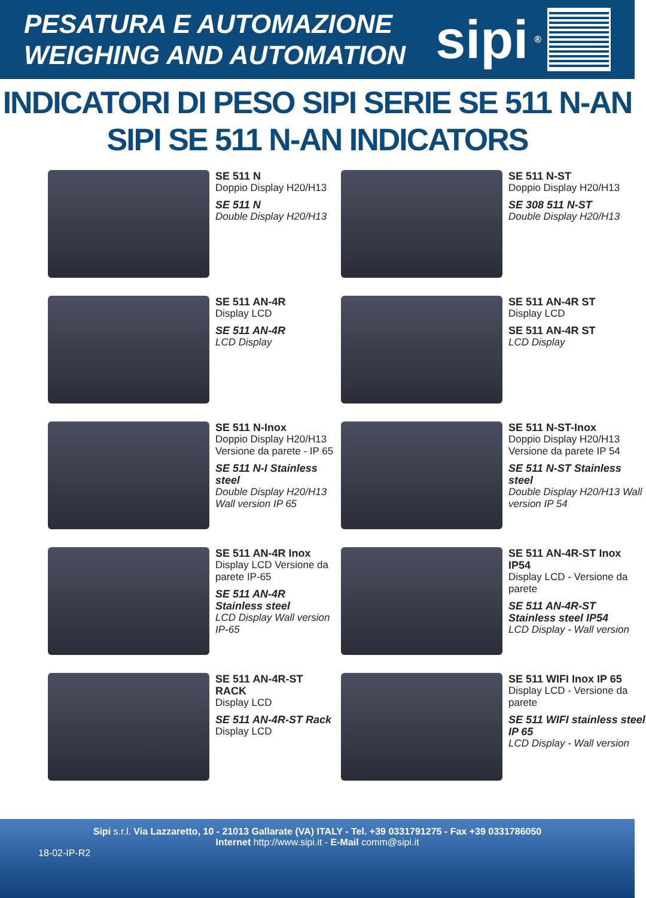PESATURA E AUTOMAZIONE
WEIGHING AND AUTOMATION
sipi<sup>®</sup>
INDICATORI DI PESO SIPI SERIE SE 511 N-AN
SIPI SE 511 N-AN INDICATORS
SE 511 N
Doppio Display H20/H13
SE 511 N
Double Display H20/H13
SE 511 N-ST
Doppio Display H20/H13
SE 308 511 N-ST
Double Display H20/H13
SE 511 AN-4R
Display LCD
SE 511 AN-4R
LCD Display
SE 511 AN-4R ST
Display LCD
SE 511 AN-4R ST
LCD Display
SE 511 N-Inox
Doppio Display H20/H13 Versione da parete - IP 65
SE 511 N-I Stainless steel
Double Display H20/H13 Wall version IP 65
SE 511 N-ST-Inox
Doppio Display H20/H13 Versione da parete IP 54
SE 511 N-ST Stainless steel
Double Display H20/H13 Wall version IP 54
SE 511 AN-4R Inox
Display LCD Versione da parete IP-65
SE 511 AN-4R Stainless steel
LCD Display Wall version IP-65
SE 511 AN-4R-ST Inox IP54
Display LCD - Versione da parete
SE 511 AN-4R-ST Stainless steel IP54
LCD Display - Wall version
SE 511 AN-4R-ST RACK
Display LCD
SE 511 AN-4R-ST Rack
Display LCD
SE 511 WIFI Inox IP 65
Display LCD - Versione da parete
SE 511 WIFI stainless steel IP 65
LCD Display - Wall version
Sipi s.r.l. Via Lazzaretto, 10 - 21013 Gallarate (VA) ITALY - Tel. +39 0331791275 - Fax +39 0331786050
Internet http://www.sipi.it - E-Mail comm@sipi.it
18-02-IP-R2